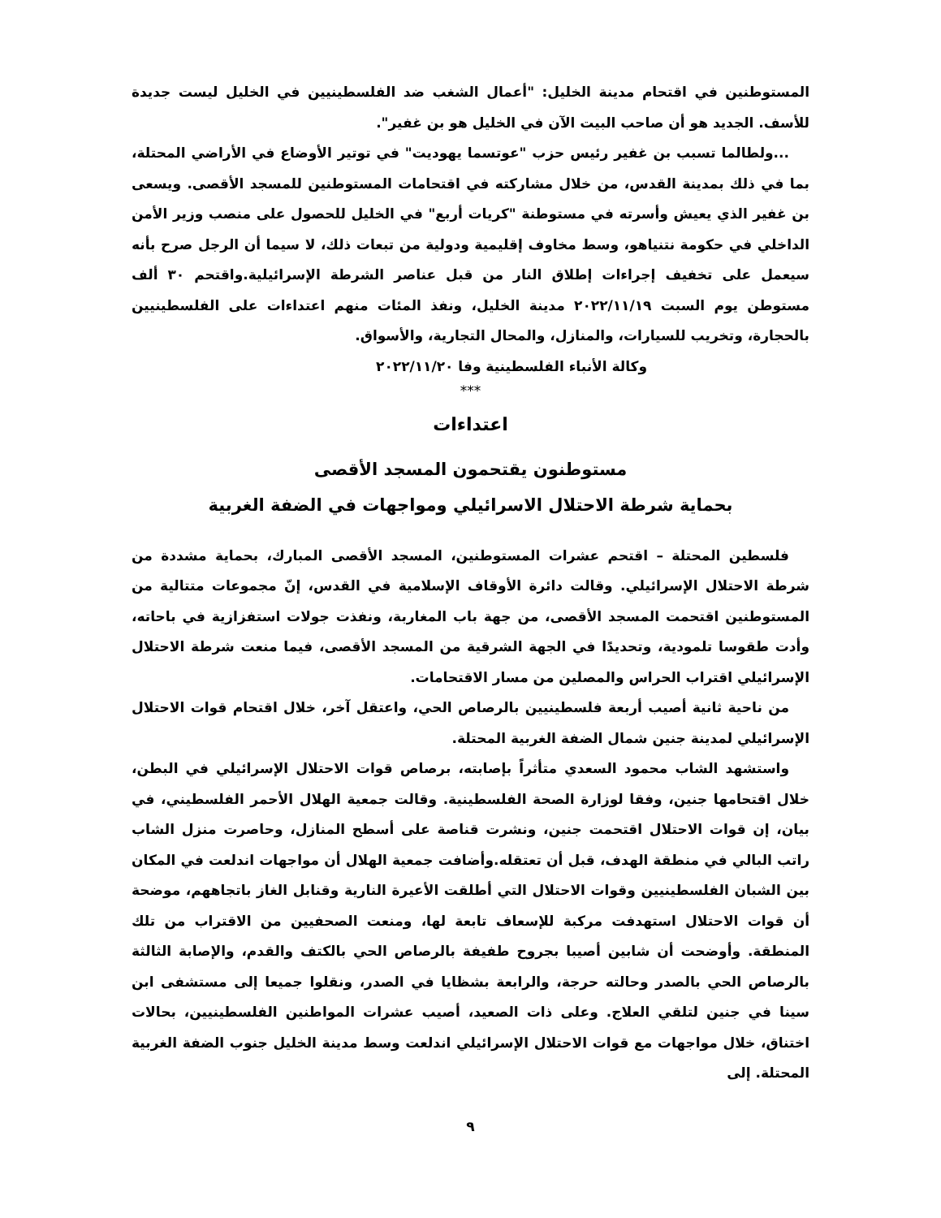المستوطنين في اقتحام مدينة الخليل: "أعمال الشغب ضد الفلسطينيين في الخليل ليست جديدة للأسف. الجديد هو أن صاحب البيت الآن في الخليل هو بن غفير".
...ولطالما تسبب بن غفير رئيس حزب "عوتسما يهوديت" في توتير الأوضاع في الأراضي المحتلة، بما في ذلك بمدينة القدس، من خلال مشاركته في اقتحامات المستوطنين للمسجد الأقصى. ويسعى بن غفير الذي يعيش وأسرته في مستوطنة "كريات أربع" في الخليل للحصول على منصب وزير الأمن الداخلي في حكومة نتنياهو، وسط مخاوف إقليمية ودولية من تبعات ذلك، لا سيما أن الرجل صرح بأنه سيعمل على تخفيف إجراءات إطلاق النار من قبل عناصر الشرطة الإسرائيلية.واقتحم ٣٠ ألف مستوطن يوم السبت ٢٠٢٢/١١/١٩ مدينة الخليل، ونفذ المئات منهم اعتداءات على الفلسطينيين بالحجارة، وتخريب للسيارات، والمنازل، والمحال التجارية، والأسواق.
وكالة الأنباء الفلسطينية وفا ٢٠٢٢/١١/٢٠
***
اعتداءات
مستوطنون يقتحمون المسجد الأقصى
بحماية شرطة الاحتلال الاسرائيلي ومواجهات في الضفة الغربية
فلسطين المحتلة – اقتحم عشرات المستوطنين، المسجد الأقصى المبارك، بحماية مشددة من شرطة الاحتلال الإسرائيلي. وقالت دائرة الأوقاف الإسلامية في القدس، إنّ مجموعات متتالية من المستوطنين اقتحمت المسجد الأقصى، من جهة باب المغاربة، ونفذت جولات استفزازية في باحاته، وأدت طقوسا تلمودية، وتحديدًا في الجهة الشرقية من المسجد الأقصى، فيما منعت شرطة الاحتلال الإسرائيلي اقتراب الحراس والمصلين من مسار الاقتحامات.
من ناحية ثانية أصيب أربعة فلسطينيين بالرصاص الحي، واعتقل آخر، خلال اقتحام قوات الاحتلال الإسرائيلي لمدينة جنين شمال الضفة الغربية المحتلة.
واستشهد الشاب محمود السعدي متأثراً بإصابته، برصاص قوات الاحتلال الإسرائيلي في البطن، خلال اقتحامها جنين، وفقا لوزارة الصحة الفلسطينية. وقالت جمعية الهلال الأحمر الفلسطيني، في بيان، إن قوات الاحتلال اقتحمت جنين، ونشرت قناصة على أسطح المنازل، وحاصرت منزل الشاب راتب البالي في منطقة الهدف، قبل أن تعتقله.وأضافت جمعية الهلال أن مواجهات اندلعت في المكان بين الشبان الفلسطينيين وقوات الاحتلال التي أطلقت الأعيرة النارية وقنابل الغاز باتجاههم، موضحة أن قوات الاحتلال استهدفت مركبة للإسعاف تابعة لها، ومنعت الصحفيين من الاقتراب من تلك المنطقة. وأوضحت أن شابين أصيبا بجروح طفيفة بالرصاص الحي بالكتف والقدم، والإصابة الثالثة بالرصاص الحي بالصدر وحالته حرجة، والرابعة بشظايا في الصدر، ونقلوا جميعا إلى مستشفى ابن سينا في جنين لتلقي العلاج. وعلى ذات الصعيد، أصيب عشرات المواطنين الفلسطينيين، بحالات اختناق، خلال مواجهات مع قوات الاحتلال الإسرائيلي اندلعت وسط مدينة الخليل جنوب الضفة الغربية المحتلة. إلى
٩